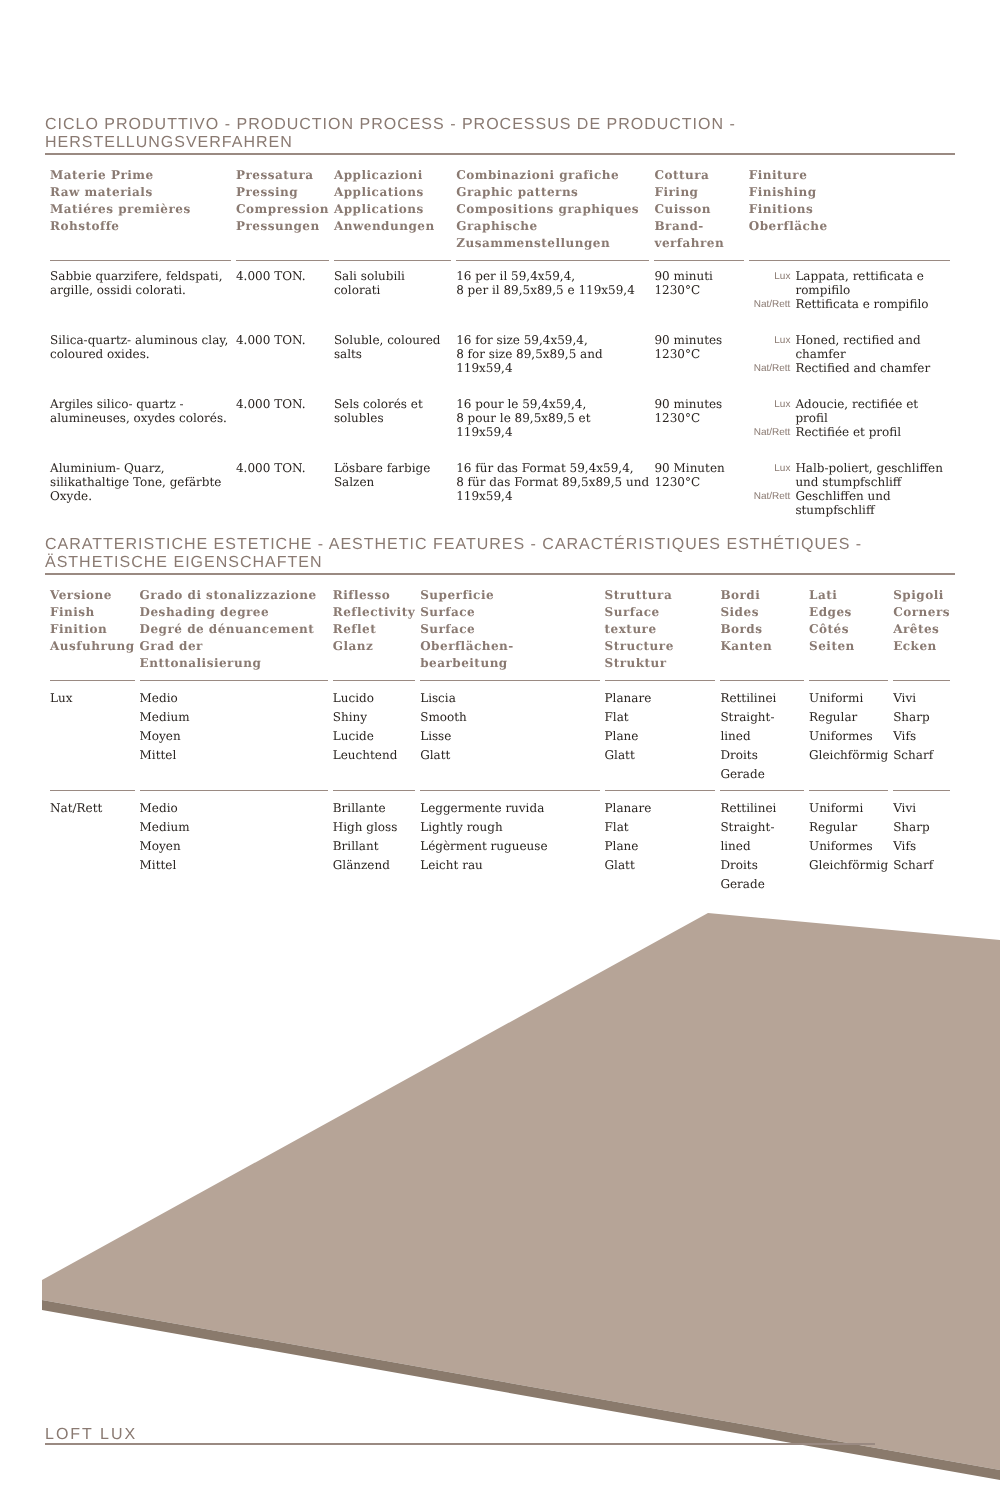CICLO PRODUTTIVO - PRODUCTION PROCESS - PROCESSUS DE PRODUCTION - HERSTELLUNGSVERFAHREN
| Materie Prime Raw materials Matiéres premières Rohstoffe | Pressatura Pressing Compression Pressungen | Applicazioni Applications Applications Anwendungen | Combinazioni grafiche Graphic patterns Compositions graphiques Graphische Zusammenstellungen | Cottura Firing Cuisson Brand-verfahren | Finiture Finishing Finitions Oberfläche |
| --- | --- | --- | --- | --- | --- |
| Sabbie quarzifere, feldspati, argille, ossidi colorati. | 4.000 TON. | Sali solubili colorati | 16 per il 59,4x59,4, 8 per il 89,5x89,5 e 119x59,4 | 90 minuti 1230°C | / Lux / Lappata, rettificata e rompifilo / / Nat/Rett / Rettificata e rompifilo / |
| Silica-quartz- aluminous clay, coloured oxides. | 4.000 TON. | Soluble, coloured salts | 16 for size 59,4x59,4, 8 for size 89,5x89,5 and 119x59,4 | 90 minutes 1230°C | / Lux / Honed, rectified and chamfer / / Nat/Rett / Rectified and chamfer / |
| Argiles silico- quartz -alumineuses, oxydes colorés. | 4.000 TON. | Sels colorés et solubles | 16 pour le 59,4x59,4, 8 pour le 89,5x89,5 et 119x59,4 | 90 minutes 1230°C | / Lux / Adoucie, rectifiée et profil / / Nat/Rett / Rectifiée et profil / |
| Aluminium- Quarz, silikathaltige Tone, gefärbte Oxyde. | 4.000 TON. | Lösbare farbige Salzen | 16 für das Format 59,4x59,4, 8 für das Format 89,5x89,5 und 119x59,4 | 90 Minuten 1230°C | / Lux / Halb-poliert, geschliffen und stumpfschliff / / Nat/Rett / Geschliffen und stumpfschliff / |
CARATTERISTICHE ESTETICHE - AESTHETIC FEATURES - CARACTÉRISTIQUES ESTHÉTIQUES - ÄSTHETISCHE EIGENSCHAFTEN
| Versione Finish Finition Ausfuhrung | Grado di stonalizzazione Deshading degree Degré de dénuancement Grad der Enttonalisierung | Riflesso Reflectivity Reflet Glanz | Superficie Surface Surface Oberflächen-bearbeitung | Struttura Surface texture Structure Struktur | Bordi Sides Bords Kanten | Lati Edges Côtés Seiten | Spigoli Corners Arêtes Ecken |
| --- | --- | --- | --- | --- | --- | --- | --- |
| Lux | Medio Medium Moyen Mittel | Lucido Shiny Lucide Leuchtend | Liscia Smooth Lisse Glatt | Planare Flat Plane Glatt | Rettilinei Straight-lined Droits Gerade | Uniformi Regular Uniformes Gleichförmig | Vivi Sharp Vifs Scharf |
| Nat/Rett | Medio Medium Moyen Mittel | Brillante High gloss Brillant Glänzend | Leggermente ruvida Lightly rough Légèrment rugueuse Leicht rau | Planare Flat Plane Glatt | Rettilinei Straight-lined Droits Gerade | Uniformi Regular Uniformes Gleichförmig | Vivi Sharp Vifs Scharf |
LOFT LUX